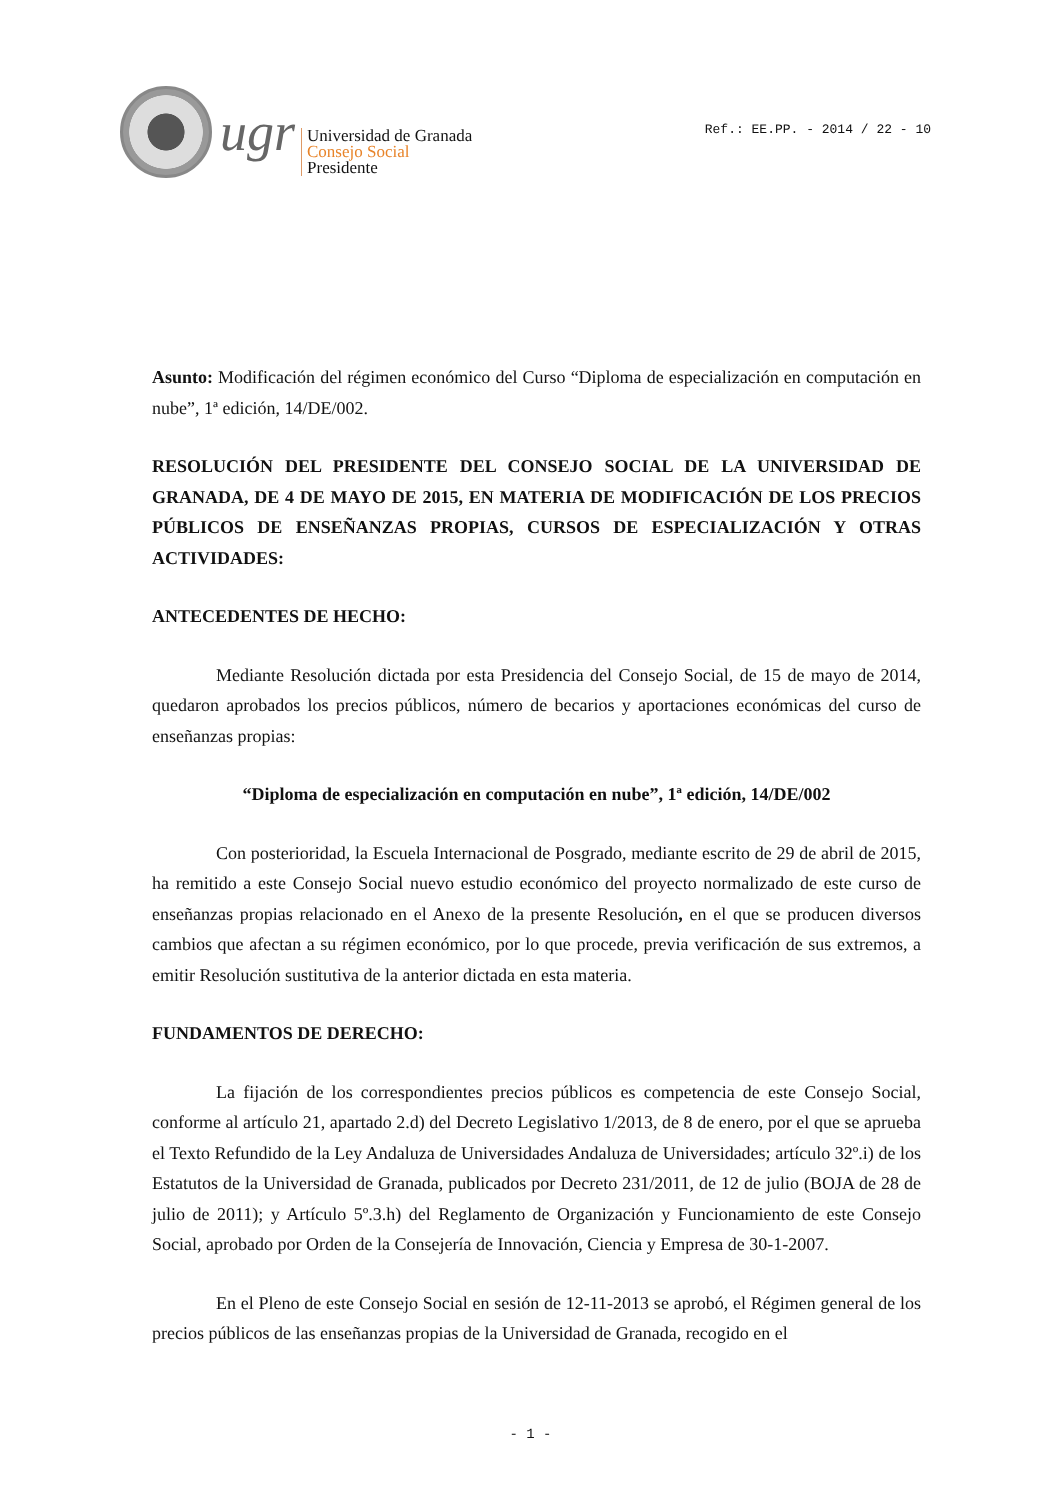ugr
Universidad de Granada
Consejo Social
Presidente
Ref.: EE.PP. - 2014 / 22 - 10
Asunto: Modificación del régimen económico del Curso “Diploma de especialización en computación en nube”, 1ª edición, 14/DE/002.
RESOLUCIÓN DEL PRESIDENTE DEL CONSEJO SOCIAL DE LA UNIVERSIDAD DE GRANADA, DE 4 DE MAYO DE 2015, EN MATERIA DE MODIFICACIÓN DE LOS PRECIOS PÚBLICOS DE ENSEÑANZAS PROPIAS, CURSOS DE ESPECIALIZACIÓN Y OTRAS ACTIVIDADES:
ANTECEDENTES DE HECHO:
Mediante Resolución dictada por esta Presidencia del Consejo Social, de 15 de mayo de 2014, quedaron aprobados los precios públicos, número de becarios y aportaciones económicas del curso de enseñanzas propias:
“Diploma de especialización en computación en nube”, 1ª edición, 14/DE/002
Con posterioridad, la Escuela Internacional de Posgrado, mediante escrito de 29 de abril de 2015, ha remitido a este Consejo Social nuevo estudio económico del proyecto normalizado de este curso de enseñanzas propias relacionado en el Anexo de la presente Resolución, en el que se producen diversos cambios que afectan a su régimen económico, por lo que procede, previa verificación de sus extremos, a emitir Resolución sustitutiva de la anterior dictada en esta materia.
FUNDAMENTOS DE DERECHO:
La fijación de los correspondientes precios públicos es competencia de este Consejo Social, conforme al artículo 21, apartado 2.d) del Decreto Legislativo 1/2013, de 8 de enero, por el que se aprueba el Texto Refundido de la Ley Andaluza de Universidades Andaluza de Universidades; artículo 32º.i) de los Estatutos de la Universidad de Granada, publicados por Decreto 231/2011, de 12 de julio (BOJA de 28 de julio de 2011); y Artículo 5º.3.h) del Reglamento de Organización y Funcionamiento de este Consejo Social, aprobado por Orden de la Consejería de Innovación, Ciencia y Empresa de 30-1-2007.
En el Pleno de este Consejo Social en sesión de 12-11-2013 se aprobó, el Régimen general de los precios públicos de las enseñanzas propias de la Universidad de Granada, recogido en el
- 1 -